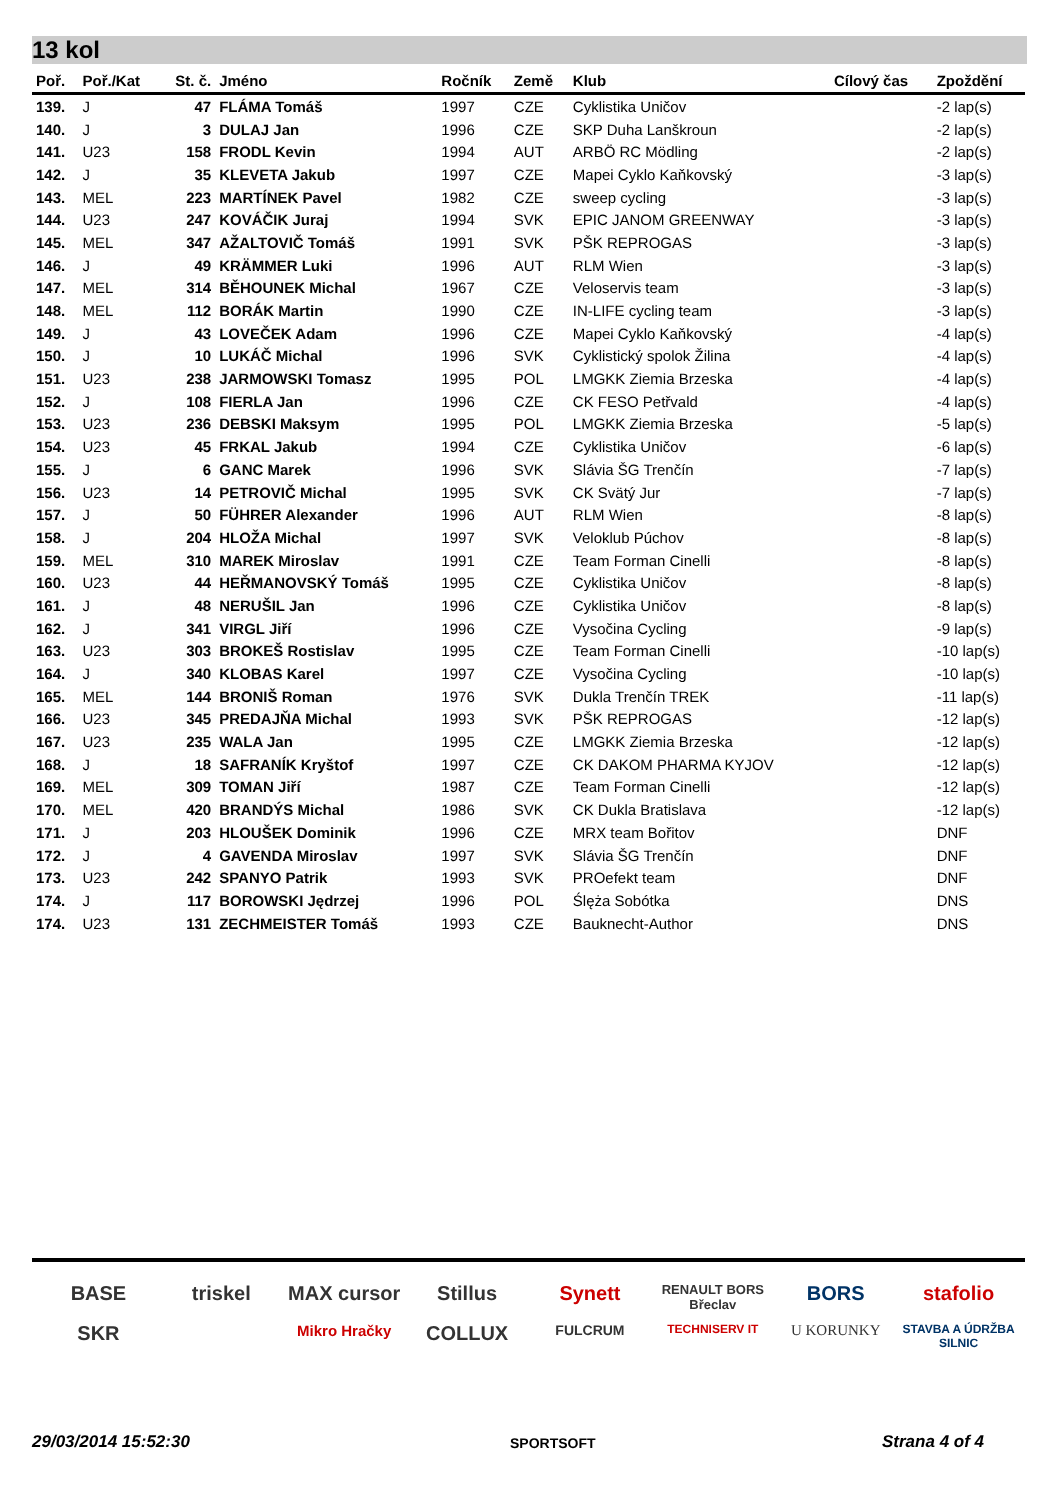13 kol
| Poř. | Poř./Kat | St. č. | Jméno | Ročník | Země | Klub | Cílový čas | Zpoždění |
| --- | --- | --- | --- | --- | --- | --- | --- | --- |
| 139. | J | 47 | FLÁMA Tomáš | 1997 | CZE | Cyklistika Uničov | | -2 lap(s) |
| 140. | J | 3 | DULAJ Jan | 1996 | CZE | SKP Duha Lanškroun | | -2 lap(s) |
| 141. | U23 | 158 | FRODL Kevin | 1994 | AUT | ARBÖ RC Mödling | | -2 lap(s) |
| 142. | J | 35 | KLEVETA Jakub | 1997 | CZE | Mapei Cyklo Kaňkovský | | -3 lap(s) |
| 143. | MEL | 223 | MARTÍNEK Pavel | 1982 | CZE | sweep cycling | | -3 lap(s) |
| 144. | U23 | 247 | KOVÁČIK Juraj | 1994 | SVK | EPIC JANOM GREENWAY | | -3 lap(s) |
| 145. | MEL | 347 | AŽALTOVIČ Tomáš | 1991 | SVK | PŠK REPROGAS | | -3 lap(s) |
| 146. | J | 49 | KRÄMMER Luki | 1996 | AUT | RLM Wien | | -3 lap(s) |
| 147. | MEL | 314 | BĚHOUNEK Michal | 1967 | CZE | Veloservis team | | -3 lap(s) |
| 148. | MEL | 112 | BORÁK Martin | 1990 | CZE | IN-LIFE cycling team | | -3 lap(s) |
| 149. | J | 43 | LOVEČEK Adam | 1996 | CZE | Mapei Cyklo Kaňkovský | | -4 lap(s) |
| 150. | J | 10 | LUKÁČ Michal | 1996 | SVK | Cyklistický spolok Žilina | | -4 lap(s) |
| 151. | U23 | 238 | JARMOWSKI Tomasz | 1995 | POL | LMGKK Ziemia Brzeska | | -4 lap(s) |
| 152. | J | 108 | FIERLA Jan | 1996 | CZE | CK FESO Petřvald | | -4 lap(s) |
| 153. | U23 | 236 | DEBSKI Maksym | 1995 | POL | LMGKK Ziemia Brzeska | | -5 lap(s) |
| 154. | U23 | 45 | FRKAL Jakub | 1994 | CZE | Cyklistika Uničov | | -6 lap(s) |
| 155. | J | 6 | GANC Marek | 1996 | SVK | Slávia ŠG Trenčín | | -7 lap(s) |
| 156. | U23 | 14 | PETROVIČ Michal | 1995 | SVK | CK Svätý Jur | | -7 lap(s) |
| 157. | J | 50 | FÜHRER Alexander | 1996 | AUT | RLM Wien | | -8 lap(s) |
| 158. | J | 204 | HLOŽA Michal | 1997 | SVK | Veloklub Púchov | | -8 lap(s) |
| 159. | MEL | 310 | MAREK Miroslav | 1991 | CZE | Team Forman Cinelli | | -8 lap(s) |
| 160. | U23 | 44 | HEŘMANOVSKÝ Tomáš | 1995 | CZE | Cyklistika Uničov | | -8 lap(s) |
| 161. | J | 48 | NERUŠIL Jan | 1996 | CZE | Cyklistika Uničov | | -8 lap(s) |
| 162. | J | 341 | VIRGL Jiří | 1996 | CZE | Vysočina Cycling | | -9 lap(s) |
| 163. | U23 | 303 | BROKEŠ Rostislav | 1995 | CZE | Team Forman Cinelli | | -10 lap(s) |
| 164. | J | 340 | KLOBAS Karel | 1997 | CZE | Vysočina Cycling | | -10 lap(s) |
| 165. | MEL | 144 | BRONIŠ Roman | 1976 | SVK | Dukla Trenčín TREK | | -11 lap(s) |
| 166. | U23 | 345 | PREDAJŇA Michal | 1993 | SVK | PŠK REPROGAS | | -12 lap(s) |
| 167. | U23 | 235 | WALA Jan | 1995 | CZE | LMGKK Ziemia Brzeska | | -12 lap(s) |
| 168. | J | 18 | SAFRANÍK Kryštof | 1997 | CZE | CK DAKOM PHARMA KYJOV | | -12 lap(s) |
| 169. | MEL | 309 | TOMAN Jiří | 1987 | CZE | Team Forman Cinelli | | -12 lap(s) |
| 170. | MEL | 420 | BRANDÝS Michal | 1986 | SVK | CK Dukla Bratislava | | -12 lap(s) |
| 171. | J | 203 | HLOUŠEK Dominik | 1996 | CZE | MRX team Bořitov | | DNF |
| 172. | J | 4 | GAVENDA Miroslav | 1997 | SVK | Slávia ŠG Trenčín | | DNF |
| 173. | U23 | 242 | SPANYO Patrik | 1993 | SVK | PROefekt team | | DNF |
| 174. | J | 117 | BOROWSKI Jędrzej | 1996 | POL | Ślęża Sobótka | | DNS |
| 174. | U23 | 131 | ZECHMEISTER Tomáš | 1993 | CZE | Bauknecht-Author | | DNS |
BASE
triskel
MAX cursor
Stillus
Synett
RENAULT BORS Břeclav
BORS
stafolio
SKR
Mikro Hračky
COLLUX
FULCRUM
TECHNISERV IT
U KORUNKY
STAVBA A ÚDRŽBA SILNIC
29/03/2014 15:52:30 SPORTSOFT Strana 4 of 4